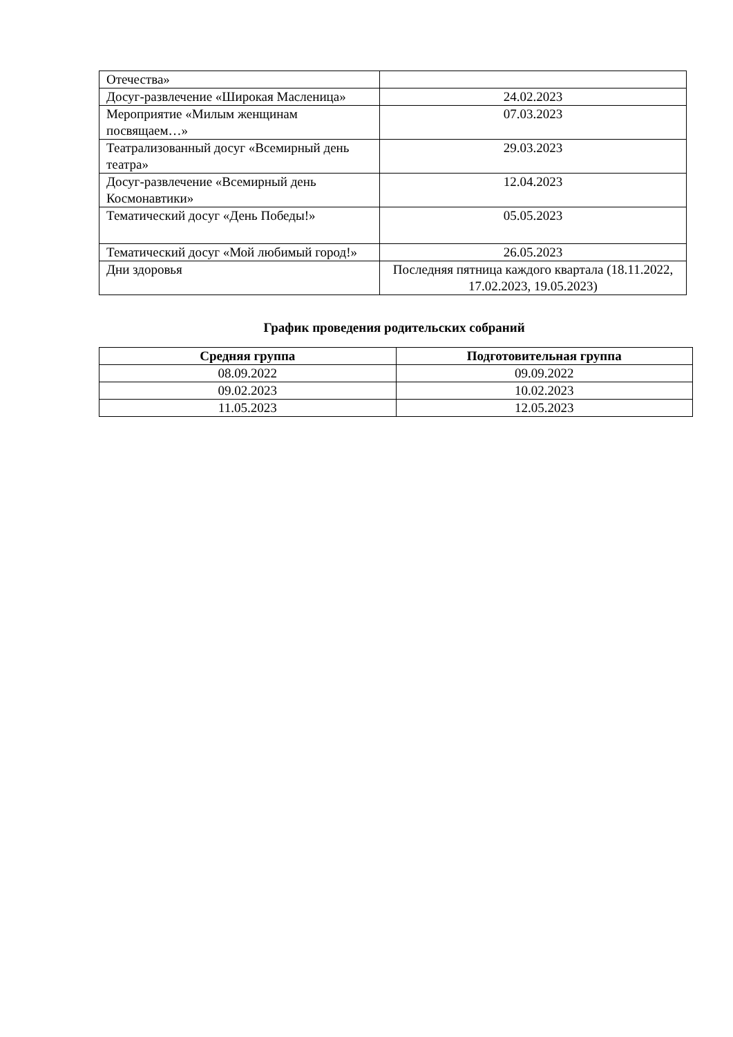| Отечества» | |
| Досуг-развлечение «Широкая Масленица» | 24.02.2023 |
| Мероприятие «Милым женщинам посвящаем…» | 07.03.2023 |
| Театрализованный досуг «Всемирный день театра» | 29.03.2023 |
| Досуг-развлечение «Всемирный день Космонавтики» | 12.04.2023 |
| Тематический досуг «День Победы!» | 05.05.2023 |
| Тематический досуг «Мой любимый город!» | 26.05.2023 |
| Дни здоровья | Последняя пятница каждого квартала (18.11.2022, 17.02.2023, 19.05.2023) |
График проведения родительских собраний
| Средняя группа | Подготовительная группа |
| --- | --- |
| 08.09.2022 | 09.09.2022 |
| 09.02.2023 | 10.02.2023 |
| 11.05.2023 | 12.05.2023 |